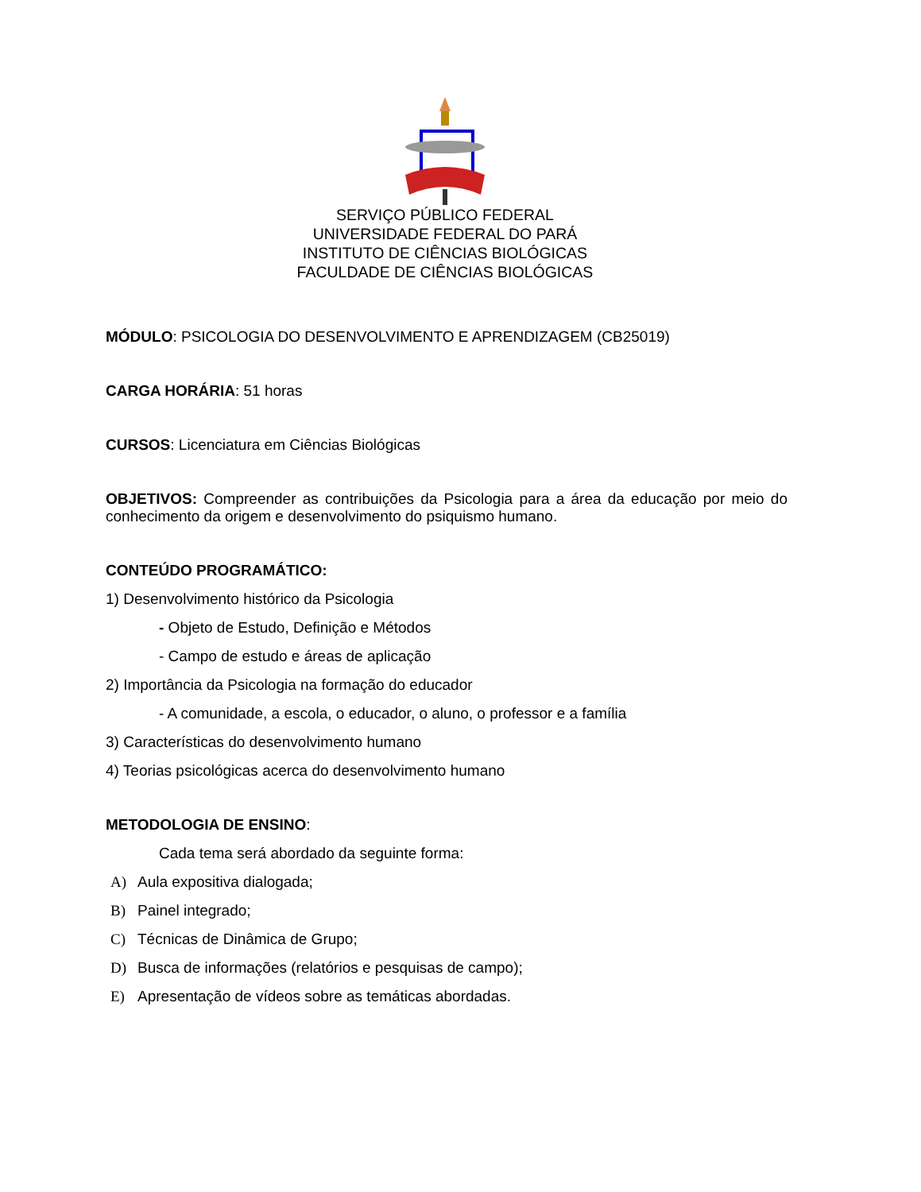SERVIÇO PÚBLICO FEDERAL
UNIVERSIDADE FEDERAL DO PARÁ
INSTITUTO DE CIÊNCIAS BIOLÓGICAS
FACULDADE DE CIÊNCIAS BIOLÓGICAS
MÓDULO: PSICOLOGIA DO DESENVOLVIMENTO E APRENDIZAGEM (CB25019)
CARGA HORÁRIA: 51 horas
CURSOS: Licenciatura em Ciências Biológicas
OBJETIVOS: Compreender as contribuições da Psicologia para a área da educação por meio do conhecimento da origem e desenvolvimento do psiquismo humano.
CONTEÚDO PROGRAMÁTICO:
1) Desenvolvimento histórico da Psicologia
- Objeto de Estudo, Definição e Métodos
- Campo de estudo e áreas de aplicação
2) Importância da Psicologia na formação do educador
- A comunidade, a escola, o educador, o aluno, o professor e a família
3) Características do desenvolvimento humano
4) Teorias psicológicas acerca do desenvolvimento humano
METODOLOGIA DE ENSINO:
Cada tema será abordado da seguinte forma:
A) Aula expositiva dialogada;
B) Painel integrado;
C) Técnicas de Dinâmica de Grupo;
D) Busca de informações (relatórios e pesquisas de campo);
E) Apresentação de vídeos sobre as temáticas abordadas.